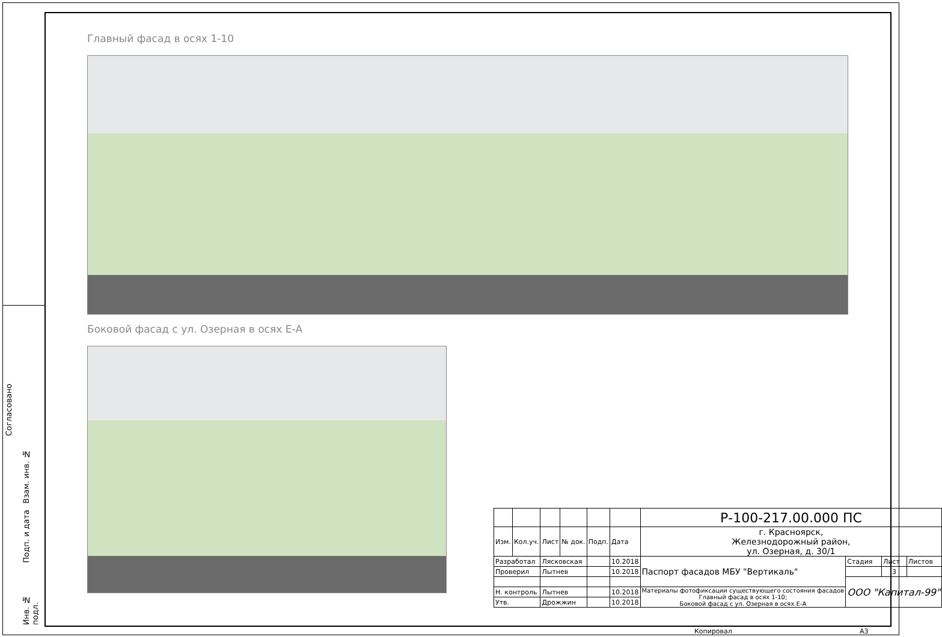Согласовано
Взам. инв. №
Подп. и дата
Инв. № подл.
Главный фасад в осях 1-10
Боковой фасад с ул. Озерная в осях Е-А
| | | | | | | Р-100-217.00.000 ПС | | | |
| Изм. | Кол.уч. | Лист | № док. | Подп. | Дата | г. Красноярск, Железнодорожный район, ул. Озерная, д. 30/1 | | | |
| Разработал | | Лясковская | | | 10.2018 | Паспорт фасадов МБУ "Вертикаль" | Стадия | Лист | Листов |
| Проверил | | Лытнев | | | 10.2018 | | | 3 | |
| | | | | | | | ООО "Капитал-99" | | |
| Н. контроль | | Лытнев | | | 10.2018 | Материалы фотофиксации существующего состояния фасадов Главный фасад в осях 1-10; Боковой фасад с ул. Озерная в осях Е-А | | | |
| Утв. | | Дрожжин | | | 10.2018 | | | | |
Копировал А3